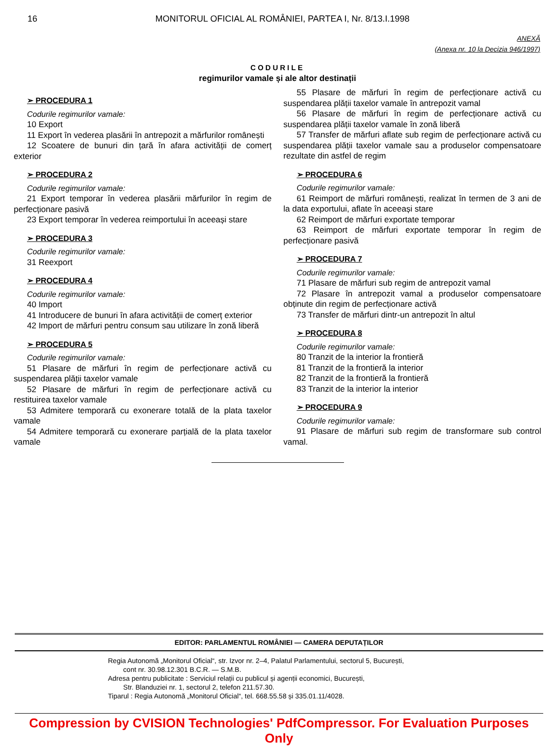16 MONITORUL OFICIAL AL ROMÂNIEI, PARTEA I, Nr. 8/13.I.1998
ANEXĂ
(Anexa nr. 10 la Decizia 946/1997)
CODURILE
regimurilor vamale și ale altor destinații
➢ PROCEDURA 1
Codurile regimurilor vamale:
10 Export
11 Export în vederea plasării în antrepozit a mărfurilor românești
12 Scoatere de bunuri din țară în afara activității de comerț exterior
➢ PROCEDURA 2
Codurile regimurilor vamale:
21 Export temporar în vederea plasării mărfurilor în regim de perfecționare pasivă
23 Export temporar în vederea reimportului în aceeași stare
➢ PROCEDURA 3
Codurile regimurilor vamale:
31 Reexport
➢ PROCEDURA 4
Codurile regimurilor vamale:
40 Import
41 Introducere de bunuri în afara activității de comerț exterior
42 Import de mărfuri pentru consum sau utilizare în zonă liberă
➢ PROCEDURA 5
Codurile regimurilor vamale:
51 Plasare de mărfuri în regim de perfecționare activă cu suspendarea plății taxelor vamale
52 Plasare de mărfuri în regim de perfecționare activă cu restituirea taxelor vamale
53 Admitere temporară cu exonerare totală de la plata taxelor vamale
54 Admitere temporară cu exonerare parțială de la plata taxelor vamale
55 Plasare de mărfuri în regim de perfecționare activă cu suspendarea plății taxelor vamale în antrepozit vamal
56 Plasare de mărfuri în regim de perfecționare activă cu suspendarea plății taxelor vamale în zonă liberă
57 Transfer de mărfuri aflate sub regim de perfecționare activă cu suspendarea plății taxelor vamale sau a produselor compensatoare rezultate din astfel de regim
➢ PROCEDURA 6
Codurile regimurilor vamale:
61 Reimport de mărfuri românești, realizat în termen de 3 ani de la data exportului, aflate în aceeași stare
62 Reimport de mărfuri exportate temporar
63 Reimport de mărfuri exportate temporar în regim de perfecționare pasivă
➢ PROCEDURA 7
Codurile regimurilor vamale:
71 Plasare de mărfuri sub regim de antrepozit vamal
72 Plasare în antrepozit vamal a produselor compensatoare obținute din regim de perfecționare activă
73 Transfer de mărfuri dintr-un antrepozit în altul
➢ PROCEDURA 8
Codurile regimurilor vamale:
80 Tranzit de la interior la frontieră
81 Tranzit de la frontieră la interior
82 Tranzit de la frontieră la frontieră
83 Tranzit de la interior la interior
➢ PROCEDURA 9
Codurile regimurilor vamale:
91 Plasare de mărfuri sub regim de transformare sub control vamal.
EDITOR: PARLAMENTUL ROMÂNIEI — CAMERA DEPUTAȚILOR
Regia Autonomă „Monitorul Oficial“, str. Izvor nr. 2–4, Palatul Parlamentului, sectorul 5, București,
cont nr. 30.98.12.301 B.C.R. — S.M.B.
Adresa pentru publicitate : Serviciul relații cu publicul și agenții economici, București,
Str. Blanduziei nr. 1, sectorul 2, telefon 211.57.30.
Tiparul : Regia Autonomă „Monitorul Oficial“, tel. 668.55.58 și 335.01.11/4028.
Compression by CVISION Technologies' PdfCompressor. For Evaluation Purposes Only